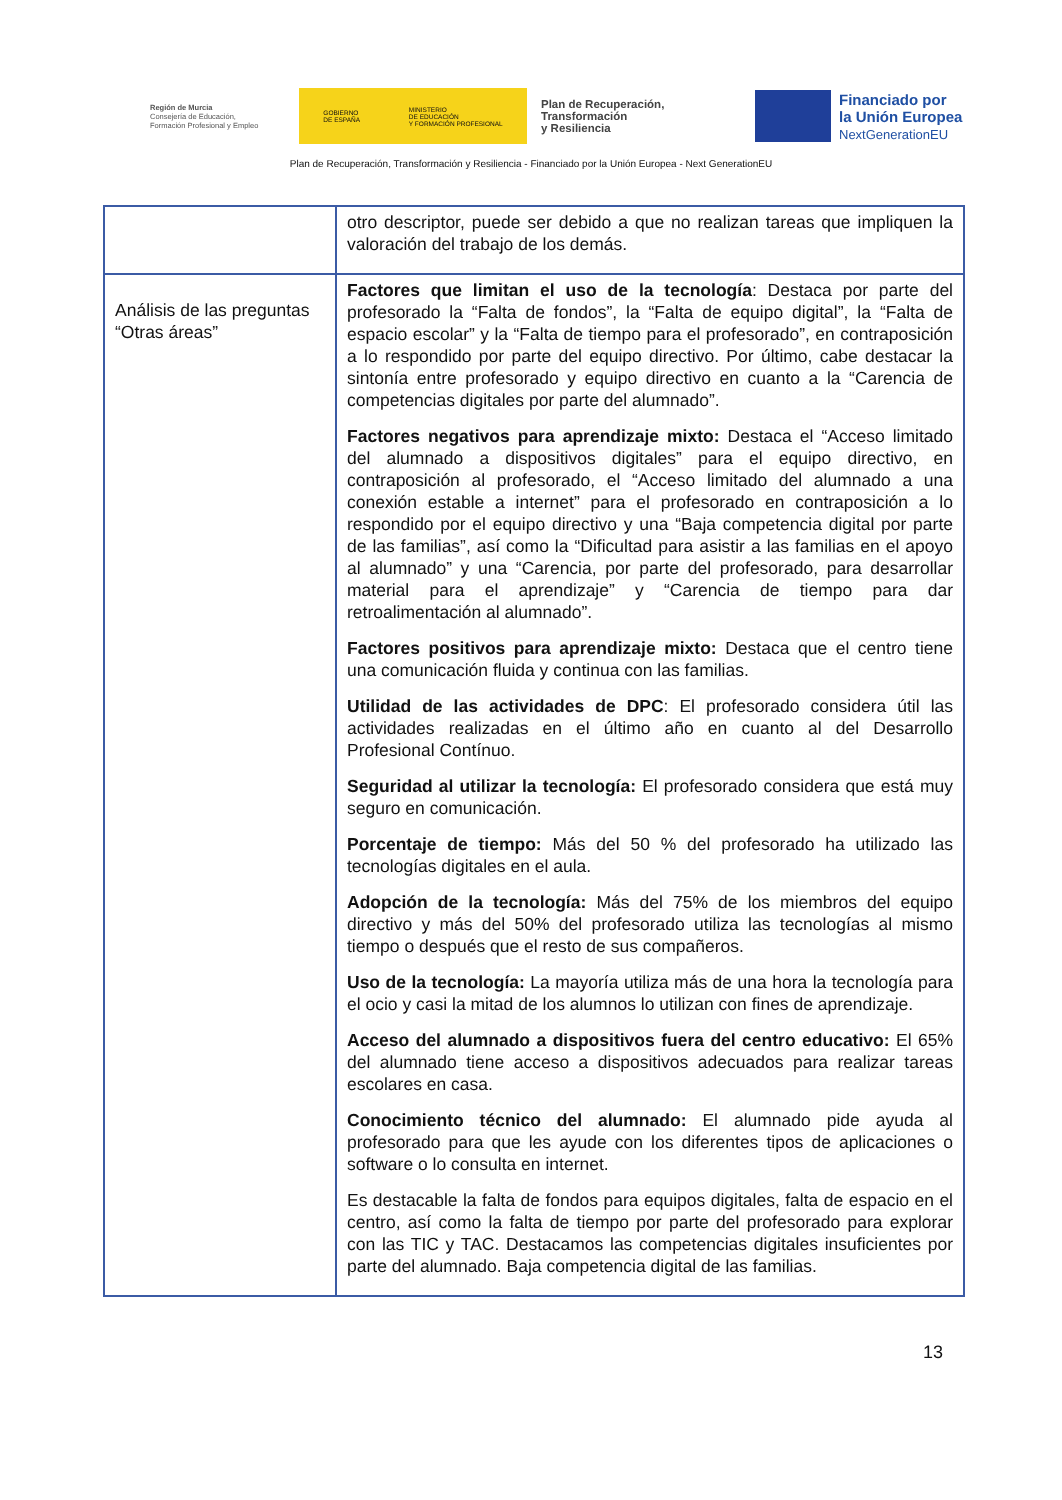Región de Murcia
Consejería de Educación,
Formación Profesional y Empleo
GOBIERNO
DE ESPAÑA MINISTERIO
DE EDUCACIÓN
Y FORMACIÓN PROFESIONAL
Plan de Recuperación,
Transformación
y Resiliencia
Financiado por
la Unión Europea
NextGenerationEU
Plan de Recuperación, Transformación y Resiliencia - Financiado por la Unión Europea - Next GenerationEU
| | otro descriptor, puede ser debido a que no realizan tareas que impliquen la valoración del trabajo de los demás. |
| Análisis de las preguntas “Otras áreas” | Factores que limitan el uso de la tecnología : Destaca por parte del profesorado la “Falta de fondos”, la “Falta de equipo digital”, la “Falta de espacio escolar” y la “Falta de tiempo para el profesorado”, en contraposición a lo respondido por parte del equipo directivo. Por último, cabe destacar la sintonía entre profesorado y equipo directivo en cuanto a la “Carencia de competencias digitales por parte del alumnado”. Factores negativos para aprendizaje mixto: Destaca el “Acceso limitado del alumnado a dispositivos digitales” para el equipo directivo, en contraposición al profesorado, el “Acceso limitado del alumnado a una conexión estable a internet” para el profesorado en contraposición a lo respondido por el equipo directivo y una “Baja competencia digital por parte de las familias”, así como la “Dificultad para asistir a las familias en el apoyo al alumnado” y una “Carencia, por parte del profesorado, para desarrollar material para el aprendizaje” y “Carencia de tiempo para dar retroalimentación al alumnado”. Factores positivos para aprendizaje mixto: Destaca que el centro tiene una comunicación fluida y continua con las familias. Utilidad de las actividades de DPC : El profesorado considera útil las actividades realizadas en el último año en cuanto al del Desarrollo Profesional Contínuo. Seguridad al utilizar la tecnología: El profesorado considera que está muy seguro en comunicación. Porcentaje de tiempo: Más del 50 % del profesorado ha utilizado las tecnologías digitales en el aula. Adopción de la tecnología: Más del 75% de los miembros del equipo directivo y más del 50% del profesorado utiliza las tecnologías al mismo tiempo o después que el resto de sus compañeros. Uso de la tecnología: La mayoría utiliza más de una hora la tecnología para el ocio y casi la mitad de los alumnos lo utilizan con fines de aprendizaje. Acceso del alumnado a dispositivos fuera del centro educativo: El 65% del alumnado tiene acceso a dispositivos adecuados para realizar tareas escolares en casa. Conocimiento técnico del alumnado: El alumnado pide ayuda al profesorado para que les ayude con los diferentes tipos de aplicaciones o software o lo consulta en internet. Es destacable la falta de fondos para equipos digitales, falta de espacio en el centro, así como la falta de tiempo por parte del profesorado para explorar con las TIC y TAC. Destacamos las competencias digitales insuficientes por parte del alumnado. Baja competencia digital de las familias. |
13